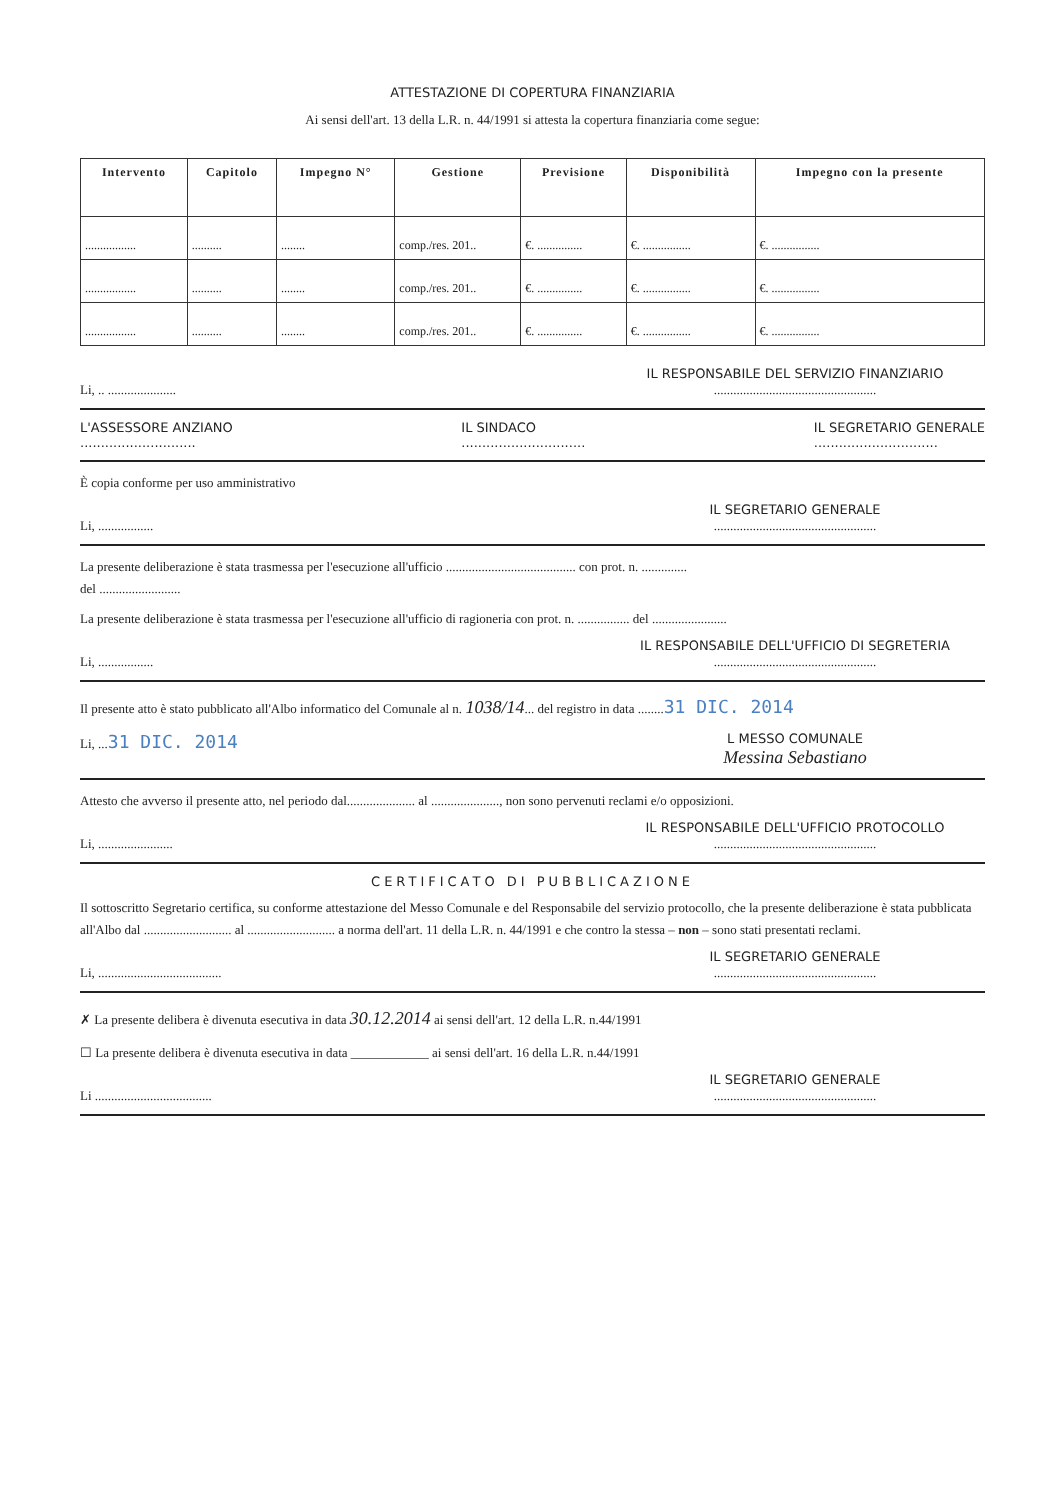ATTESTAZIONE DI COPERTURA FINANZIARIA
Ai sensi dell'art. 13 della L.R. n. 44/1991 si attesta la copertura finanziaria come segue:
| Intervento | Capitolo | Impegno N° | Gestione | Previsione | Disponibilità | Impegno con la presente |
| --- | --- | --- | --- | --- | --- | --- |
| ................. | .......... | ........ | comp./res. 201.. | €. ............... | €. ................ | €. ................ |
| ................. | .......... | ........ | comp./res. 201.. | €. ............... | €. ................ | €. ................ |
| ................. | .......... | ........ | comp./res. 201.. | €. ............... | €. ................ | €. ................ |
Li, .. ..................... IL RESPONSABILE DEL SERVIZIO FINANZIARIO
..................................................
L'ASSESSORE ANZIANO
............................
IL SINDACO
..............................
IL SEGRETARIO GENERALE
..............................
È copia conforme per uso amministrativo
Li, ................. IL SEGRETARIO GENERALE
..................................................
La presente deliberazione è stata trasmessa per l'esecuzione all'ufficio ........................................ con prot. n. ..............
del .........................
La presente deliberazione è stata trasmessa per l'esecuzione all'ufficio di ragioneria con prot. n. ................ del .......................
Li, ................. IL RESPONSABILE DELL'UFFICIO DI SEGRETERIA
..................................................
Il presente atto è stato pubblicato all'Albo informatico del Comunale al n. 1038/14... del registro in data ........31 DIC. 2014
Li, ...31 DIC. 2014
L MESSO COMUNALE
Messina Sebastiano
Attesto che avverso il presente atto, nel periodo dal..................... al ....................., non sono pervenuti reclami e/o opposizioni.
Li, ....................... IL RESPONSABILE DELL'UFFICIO PROTOCOLLO
..................................................
CERTIFICATO DI PUBBLICAZIONE
Il sottoscritto Segretario certifica, su conforme attestazione del Messo Comunale e del Responsabile del servizio protocollo, che la presente deliberazione è stata pubblicata all'Albo dal ........................... al ........................... a norma dell'art. 11 della L.R. n. 44/1991 e che contro la stessa – non – sono stati presentati reclami.
Li, ......................................
IL SEGRETARIO GENERALE
..................................................
✗ La presente delibera è divenuta esecutiva in data 30.12.2014 ai sensi dell'art. 12 della L.R. n.44/1991
☐ La presente delibera è divenuta esecutiva in data ____________ ai sensi dell'art. 16 della L.R. n.44/1991
Li ....................................
IL SEGRETARIO GENERALE
..................................................